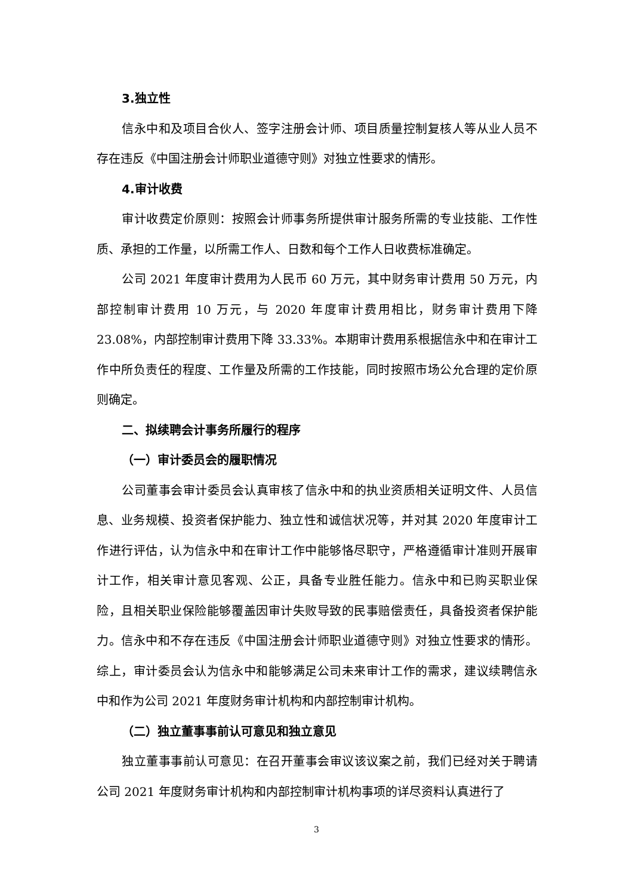3.独立性
信永中和及项目合伙人、签字注册会计师、项目质量控制复核人等从业人员不存在违反《中国注册会计师职业道德守则》对独立性要求的情形。
4.审计收费
审计收费定价原则：按照会计师事务所提供审计服务所需的专业技能、工作性质、承担的工作量，以所需工作人、日数和每个工作人日收费标准确定。
公司 2021 年度审计费用为人民币 60 万元，其中财务审计费用 50 万元，内部控制审计费用 10 万元，与 2020 年度审计费用相比，财务审计费用下降 23.08%，内部控制审计费用下降 33.33%。本期审计费用系根据信永中和在审计工作中所负责任的程度、工作量及所需的工作技能，同时按照市场公允合理的定价原则确定。
二、拟续聘会计事务所履行的程序
（一）审计委员会的履职情况
公司董事会审计委员会认真审核了信永中和的执业资质相关证明文件、人员信息、业务规模、投资者保护能力、独立性和诚信状况等，并对其 2020 年度审计工作进行评估，认为信永中和在审计工作中能够恪尽职守，严格遵循审计准则开展审计工作，相关审计意见客观、公正，具备专业胜任能力。信永中和已购买职业保险，且相关职业保险能够覆盖因审计失败导致的民事赔偿责任，具备投资者保护能力。信永中和不存在违反《中国注册会计师职业道德守则》对独立性要求的情形。综上，审计委员会认为信永中和能够满足公司未来审计工作的需求，建议续聘信永中和作为公司 2021 年度财务审计机构和内部控制审计机构。
（二）独立董事事前认可意见和独立意见
独立董事事前认可意见：在召开董事会审议该议案之前，我们已经对关于聘请公司 2021 年度财务审计机构和内部控制审计机构事项的详尽资料认真进行了
3